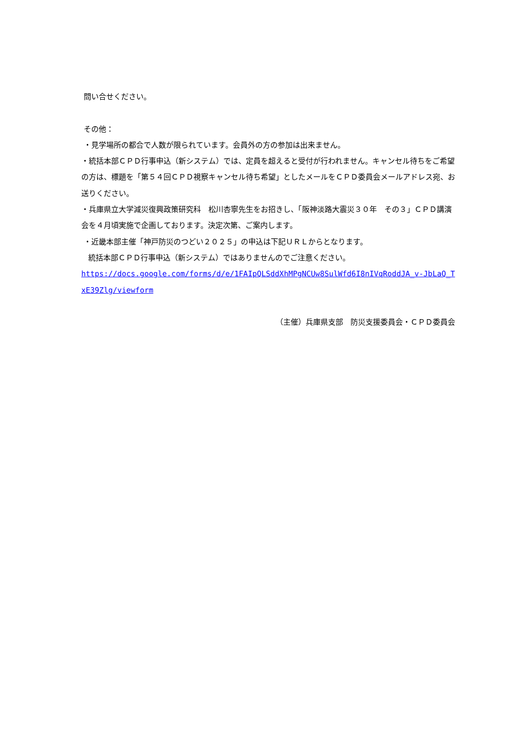問い合せください。
その他：
・見学場所の都合で人数が限られています。会員外の方の参加は出来ません。
・統括本部ＣＰＤ行事申込（新システム）では、定員を超えると受付が行われません。キャンセル待ちをご希望の方は、標題を「第５４回ＣＰＤ視察キャンセル待ち希望」としたメールをＣＰＤ委員会メールアドレス宛、お送りください。
・兵庫県立大学減災復興政策研究科　松川杏寧先生をお招きし、「阪神淡路大震災３０年　その３」ＣＰＤ講演会を４月頃実施で企画しております。決定次第、ご案内します。
・近畿本部主催「神戸防災のつどい２０２５」の申込は下記ＵＲＬからとなります。
統括本部ＣＰＤ行事申込（新システム）ではありませんのでご注意ください。
https://docs.google.com/forms/d/e/1FAIpQLSddXhMPgNCUw8SulWfd6I8nIVqRoddJA_v-JbLaQ_TxE39Zlg/viewform
（主催）兵庫県支部　防災支援委員会・ＣＰＤ委員会